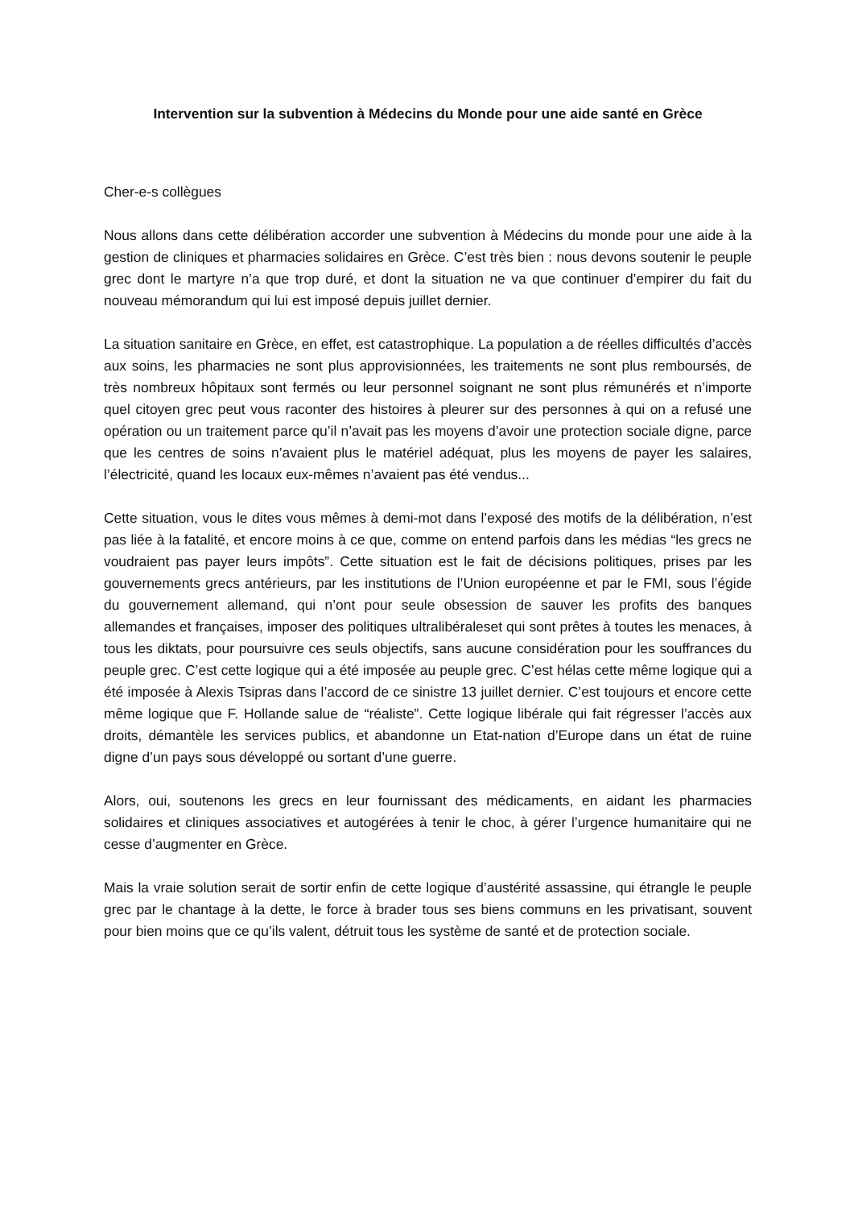Intervention sur la subvention à Médecins du Monde pour une aide santé en Grèce
Cher-e-s collègues
Nous allons dans cette délibération accorder une subvention à Médecins du monde pour une aide à la gestion de cliniques et pharmacies solidaires en Grèce. C’est très bien : nous devons soutenir le peuple grec dont le martyre n’a que trop duré, et dont la situation ne va que continuer d’empirer du fait du nouveau mémorandum qui lui est imposé depuis juillet dernier.
La situation sanitaire en Grèce, en effet, est catastrophique. La population a de réelles difficultés d’accès aux soins, les pharmacies ne sont plus approvisionnées, les traitements ne sont plus remboursés, de très nombreux hôpitaux sont fermés ou leur personnel soignant ne sont plus rémunérés et n’importe quel citoyen grec peut vous raconter des histoires à pleurer sur des personnes à qui on a refusé une opération ou un traitement parce qu’il n’avait pas les moyens d’avoir une protection sociale digne, parce que les centres de soins n’avaient plus le matériel adéquat, plus les moyens de payer les salaires, l’électricité, quand les locaux eux-mêmes n’avaient pas été vendus...
Cette situation, vous le dites vous mêmes à demi-mot dans l’exposé des motifs de la délibération, n’est pas liée à la fatalité, et encore moins à ce que, comme on entend parfois dans les médias “les grecs ne voudraient pas payer leurs impôts”. Cette situation est le fait de décisions politiques, prises par les gouvernements grecs antérieurs, par les institutions de l’Union européenne et par le FMI, sous l’égide du gouvernement allemand, qui n’ont pour seule obsession de sauver les profits des banques allemandes et françaises, imposer des politiques ultralibéraleset qui sont prêtes à toutes les menaces, à tous les diktats, pour poursuivre ces seuls objectifs, sans aucune considération pour les souffrances du peuple grec. C’est cette logique qui a été imposée au peuple grec. C’est hélas cette même logique qui a été imposée à Alexis Tsipras dans l’accord de ce sinistre 13 juillet dernier. C’est toujours et encore cette même logique que F. Hollande salue de “réaliste”. Cette logique libérale qui fait régresser l’accès aux droits, démantèle les services publics, et abandonne un Etat-nation d’Europe dans un état de ruine digne d’un pays sous développé ou sortant d’une guerre.
Alors, oui, soutenons les grecs en leur fournissant des médicaments, en aidant les pharmacies solidaires et cliniques associatives et autogérées à tenir le choc, à gérer l’urgence humanitaire qui ne cesse d’augmenter en Grèce.
Mais la vraie solution serait de sortir enfin de cette logique d’austérité assassine, qui étrangle le peuple grec par le chantage à la dette, le force à brader tous ses biens communs en les privatisant, souvent pour bien moins que ce qu’ils valent, détruit tous les système de santé et de protection sociale.